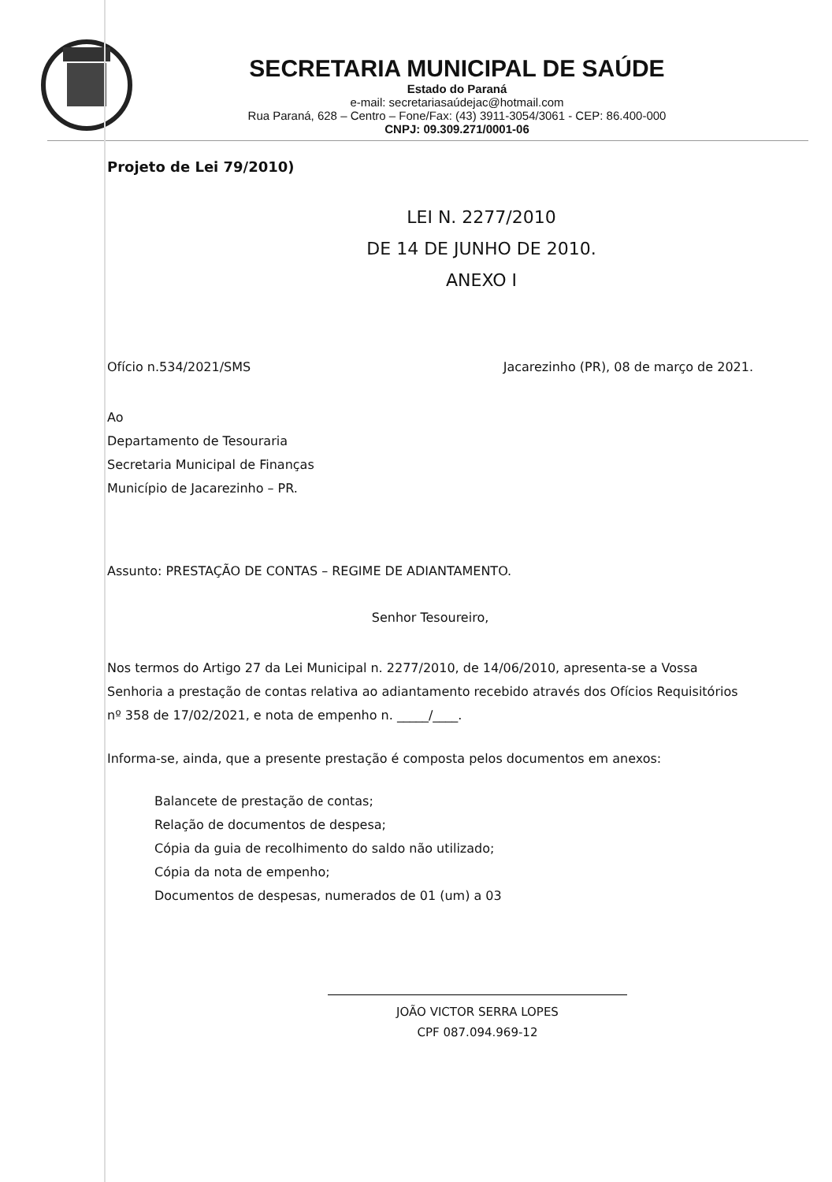SECRETARIA MUNICIPAL DE SAÚDE
Estado do Paraná
e-mail: secretariasaúdejac@hotmail.com
Rua Paraná, 628 – Centro – Fone/Fax: (43) 3911-3054/3061 - CEP: 86.400-000
CNPJ: 09.309.271/0001-06
Projeto de Lei 79/2010)
LEI N. 2277/2010
DE 14 DE JUNHO DE 2010.
ANEXO I
Ofício n.534/2021/SMS Jacarezinho (PR), 08 de março de 2021.
Ao
Departamento de Tesouraria
Secretaria Municipal de Finanças
Município de Jacarezinho – PR.
Assunto: PRESTAÇÃO DE CONTAS – REGIME DE ADIANTAMENTO.
Senhor Tesoureiro,
Nos termos do Artigo 27 da Lei Municipal n. 2277/2010, de 14/06/2010, apresenta-se a Vossa Senhoria a prestação de contas relativa ao adiantamento recebido através dos Ofícios Requisitórios nº 358 de 17/02/2021, e nota de empenho n. _____/____.
Informa-se, ainda, que a presente prestação é composta pelos documentos em anexos:
Balancete de prestação de contas;
Relação de documentos de despesa;
Cópia da guia de recolhimento do saldo não utilizado;
Cópia da nota de empenho;
Documentos de despesas, numerados de 01 (um) a 03
JOÃO VICTOR SERRA LOPES
CPF 087.094.969-12